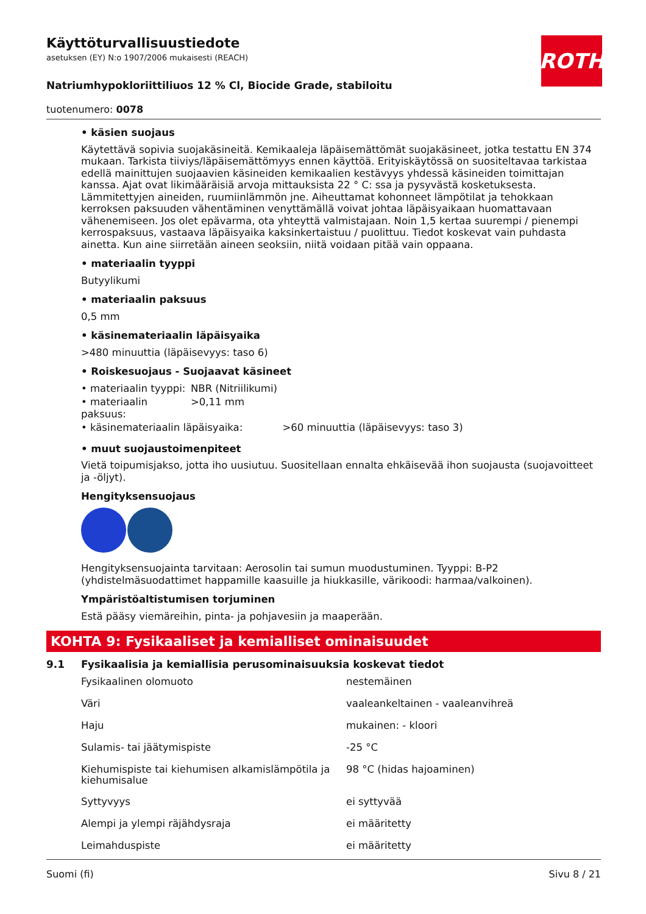ROTH
Käyttöturvallisuustiedote
asetuksen (EY) N:o 1907/2006 mukaisesti (REACH)
Natriumhypokloriittiliuos 12 % Cl, Biocide Grade, stabiloitu
tuotenumero: 0078
• käsien suojaus
Käytettävä sopivia suojakäsineitä. Kemikaaleja läpäisemättömät suojakäsineet, jotka testattu EN 374 mukaan. Tarkista tiiviys/läpäisemättömyys ennen käyttöä. Erityiskäytössä on suositeltavaa tarkistaa edellä mainittujen suojaavien käsineiden kemikaalien kestävyys yhdessä käsineiden toimittajan kanssa. Ajat ovat likimääräisiä arvoja mittauksista 22 ° C: ssa ja pysyvästä kosketuksesta. Lämmitettyjen aineiden, ruumiinlämmön jne. Aiheuttamat kohonneet lämpötilat ja tehokkaan kerroksen paksuuden vähentäminen venyttämällä voivat johtaa läpäisyaikaan huomattavaan vähenemiseen. Jos olet epävarma, ota yhteyttä valmistajaan. Noin 1,5 kertaa suurempi / pienempi kerrospaksuus, vastaava läpäisyaika kaksinkertaistuu / puolittuu. Tiedot koskevat vain puhdasta ainetta. Kun aine siirretään aineen seoksiin, niitä voidaan pitää vain oppaana.
• materiaalin tyyppi
Butyylikumi
• materiaalin paksuus
0,5 mm
• käsinemateriaalin läpäisyaika
>480 minuuttia (läpäisevyys: taso 6)
• Roiskesuojaus - Suojaavat käsineet
| • materiaalin tyyppi: | NBR (Nitriilikumi) | |
| • materiaalin paksuus: | >0,11 mm | |
| • käsinemateriaalin läpäisyaika: | | >60 minuuttia (läpäisevyys: taso 3) |
• muut suojaustoimenpiteet
Vietä toipumisjakso, jotta iho uusiutuu. Suositellaan ennalta ehkäisevää ihon suojausta (suojavoitteet ja -öljyt).
Hengityksensuojaus
Hengityksensuojainta tarvitaan: Aerosolin tai sumun muodustuminen. Tyyppi: B-P2 (yhdistelmäsuodattimet happamille kaasuille ja hiukkasille, värikoodi: harmaa/valkoinen).
Ympäristöaltistumisen torjuminen
Estä pääsy viemäreihin, pinta- ja pohjavesiin ja maaperään.
KOHTA 9: Fysikaaliset ja kemialliset ominaisuudet
9.1 Fysikaalisia ja kemiallisia perusominaisuuksia koskevat tiedot
| Fysikaalinen olomuoto | nestemäinen |
| Väri | vaaleankeltainen - vaaleanvihreä |
| Haju | mukainen: - kloori |
| Sulamis- tai jäätymispiste | -25 °C |
| Kiehumispiste tai kiehumisen alkamislämpötila ja kiehumisalue | 98 °C (hidas hajoaminen) |
| Syttyvyys | ei syttyvää |
| Alempi ja ylempi räjähdysraja | ei määritetty |
| Leimahduspiste | ei määritetty |
Suomi (fi) Sivu 8 / 21